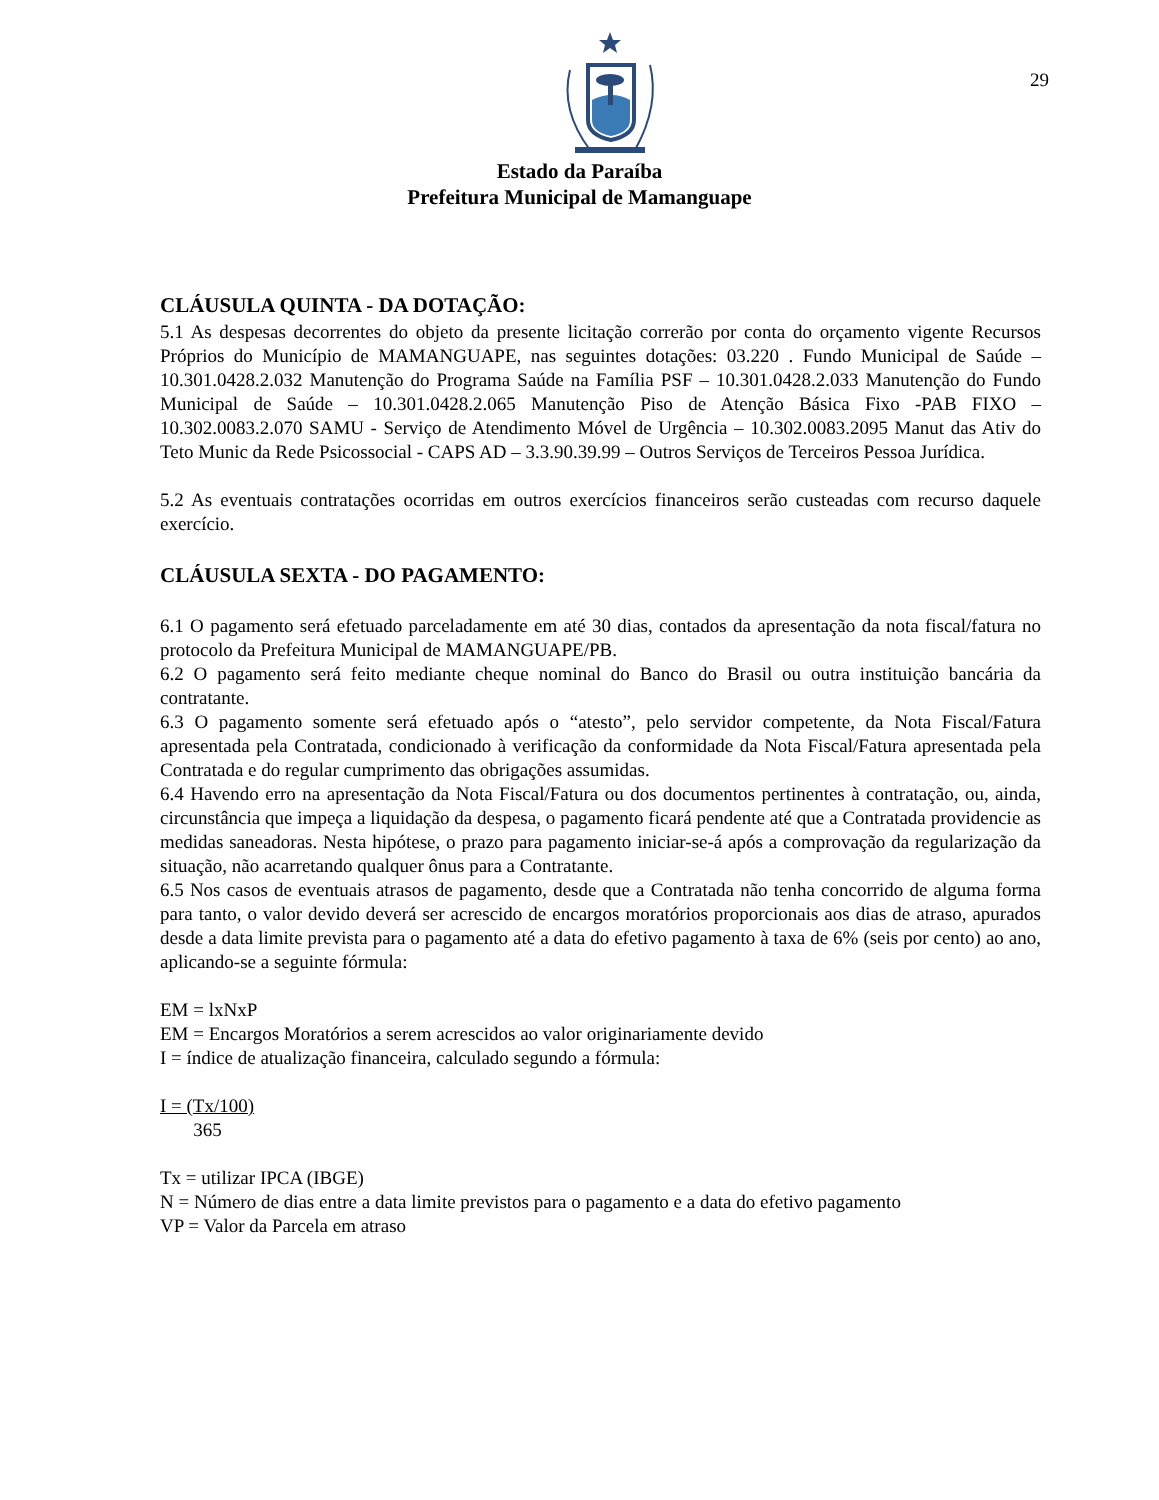29
Estado da Paraíba
Prefeitura Municipal de Mamanguape
CLÁUSULA QUINTA - DA DOTAÇÃO:
5.1 As despesas decorrentes do objeto da presente licitação correrão por conta do orçamento vigente Recursos Próprios do Município de MAMANGUAPE, nas seguintes dotações: 03.220 . Fundo Municipal de Saúde – 10.301.0428.2.032 Manutenção do Programa Saúde na Família PSF – 10.301.0428.2.033 Manutenção do Fundo Municipal de Saúde – 10.301.0428.2.065 Manutenção Piso de Atenção Básica Fixo -PAB FIXO –10.302.0083.2.070 SAMU - Serviço de Atendimento Móvel de Urgência – 10.302.0083.2095 Manut das Ativ do Teto Munic da Rede Psicossocial - CAPS AD – 3.3.90.39.99 – Outros Serviços de Terceiros Pessoa Jurídica.
5.2 As eventuais contratações ocorridas em outros exercícios financeiros serão custeadas com recurso daquele exercício.
CLÁUSULA SEXTA - DO PAGAMENTO:
6.1 O pagamento será efetuado parceladamente em até 30 dias, contados da apresentação da nota fiscal/fatura no protocolo da Prefeitura Municipal de MAMANGUAPE/PB.
6.2 O pagamento será feito mediante cheque nominal do Banco do Brasil ou outra instituição bancária da contratante.
6.3 O pagamento somente será efetuado após o “atesto”, pelo servidor competente, da Nota Fiscal/Fatura apresentada pela Contratada, condicionado à verificação da conformidade da Nota Fiscal/Fatura apresentada pela Contratada e do regular cumprimento das obrigações assumidas.
6.4 Havendo erro na apresentação da Nota Fiscal/Fatura ou dos documentos pertinentes à contratação, ou, ainda, circunstância que impeça a liquidação da despesa, o pagamento ficará pendente até que a Contratada providencie as medidas saneadoras. Nesta hipótese, o prazo para pagamento iniciar-se-á após a comprovação da regularização da situação, não acarretando qualquer ônus para a Contratante.
6.5 Nos casos de eventuais atrasos de pagamento, desde que a Contratada não tenha concorrido de alguma forma para tanto, o valor devido deverá ser acrescido de encargos moratórios proporcionais aos dias de atraso, apurados desde a data limite prevista para o pagamento até a data do efetivo pagamento à taxa de 6% (seis por cento) ao ano, aplicando-se a seguinte fórmula:
EM = lxNxP
EM = Encargos Moratórios a serem acrescidos ao valor originariamente devido
I = índice de atualização financeira, calculado segundo a fórmula:
I = (Tx/100)
365
Tx = utilizar IPCA (IBGE)
N = Número de dias entre a data limite previstos para o pagamento e a data do efetivo pagamento
VP = Valor da Parcela em atraso